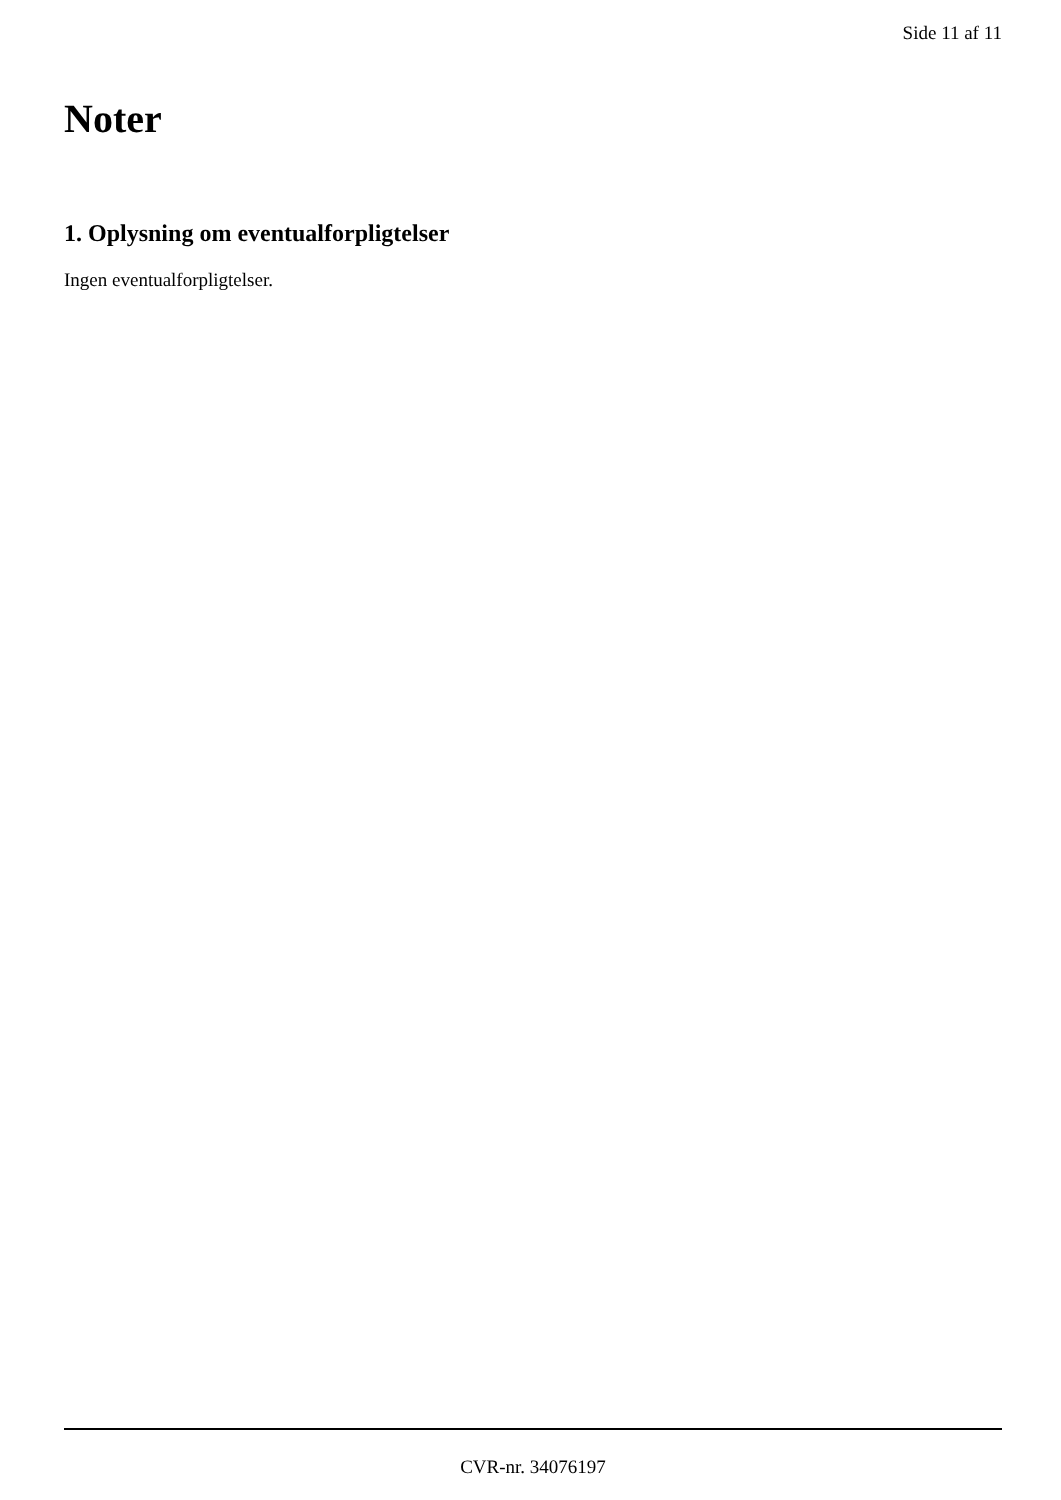Side 11 af 11
Noter
1. Oplysning om eventualforpligtelser
Ingen eventualforpligtelser.
CVR-nr. 34076197